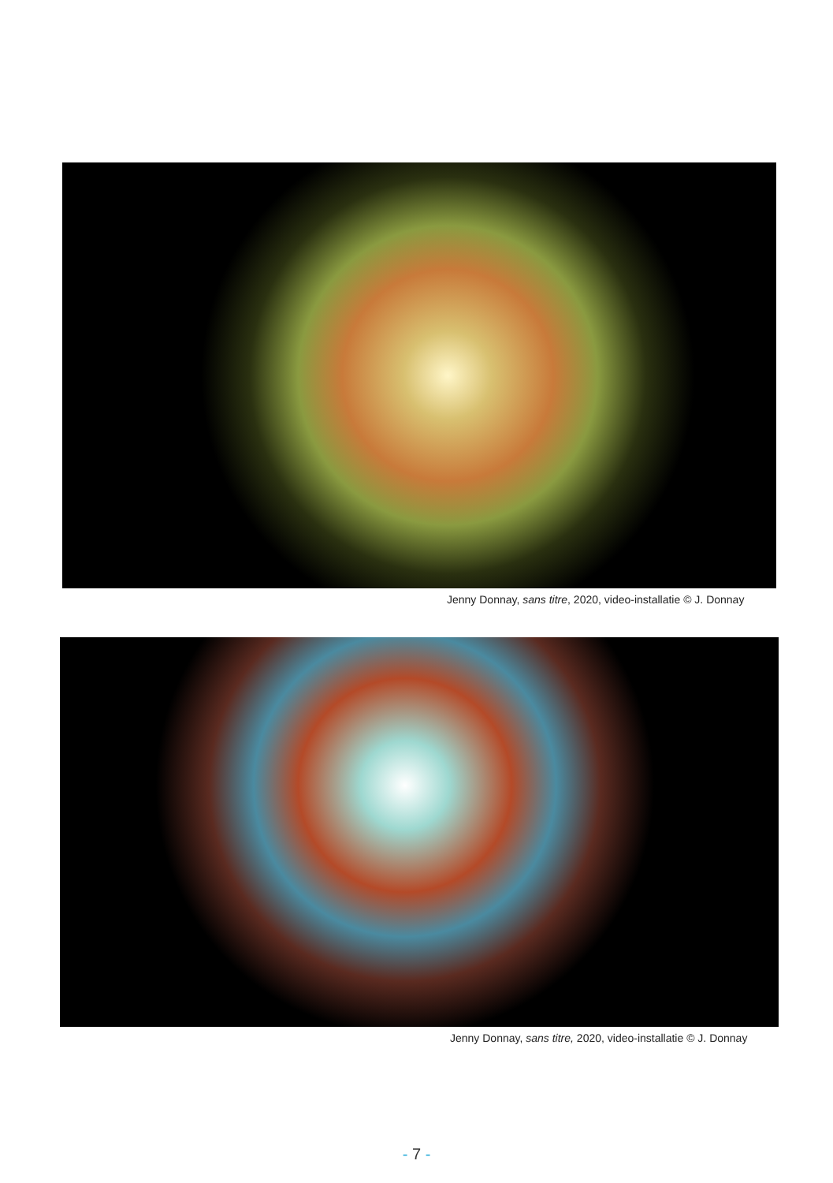Jenny Donnay, sans titre, 2020, video-installatie © J. Donnay
Jenny Donnay, sans titre, 2020, video-installatie © J. Donnay
- 7 -